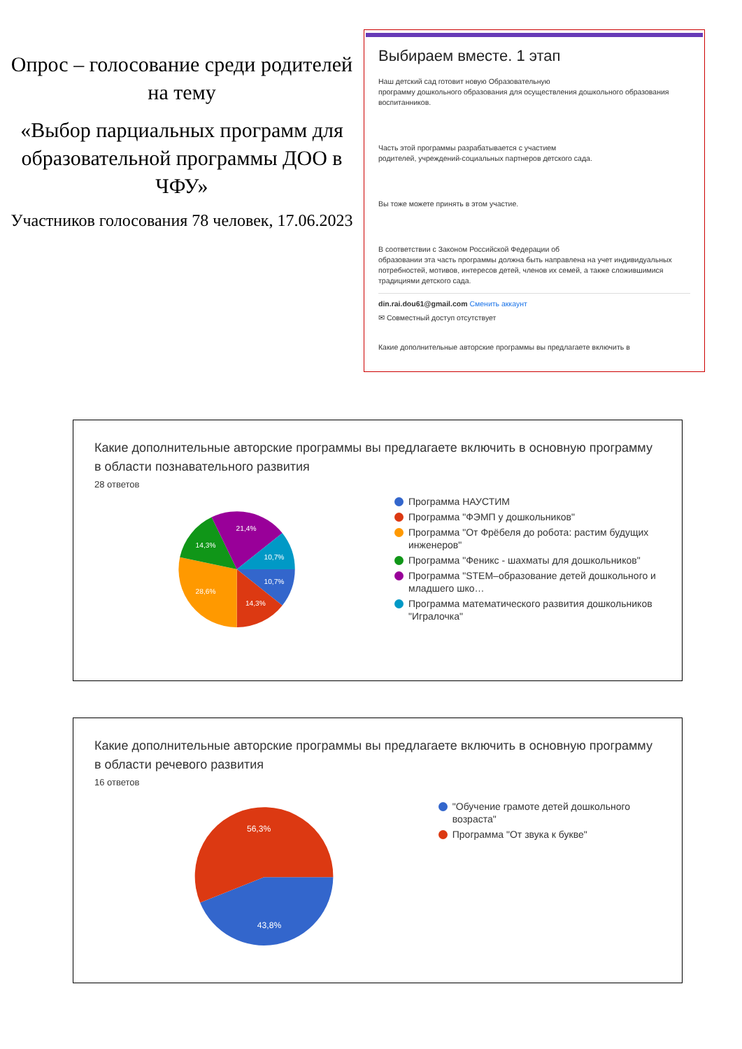Опрос – голосование среди родителей на тему
«Выбор парциальных программ для образовательной программы ДОО в ЧФУ»
Участников голосования 78 человек, 17.06.2023
Выбираем вместе. 1 этап
Наш детский сад готовит новую Образовательную
программу дошкольного образования для осуществления дошкольного образования
воспитанников.
Часть этой программы разрабатывается с участием
родителей, учреждений-социальных партнеров детского сада.
Вы тоже можете принять в этом участие.
В соответствии с Законом Российской Федерации об
образовании эта часть программы должна быть направлена на учет индивидуальных
потребностей, мотивов, интересов детей, членов их семей, а также сложившимися традициями детского сада.
din.rai.dou61@gmail.com Сменить аккаунт
✉ Совместный доступ отсутствует
Какие дополнительные авторские программы вы предлагаете включить в
Какие дополнительные авторские программы вы предлагаете включить в основную программу в области познавательного развития
28 ответов
10,7%
10,7%
14,3%
28,6%
14,3%
21,4%
Программа НАУСТИМ
Программа "ФЭМП у дошкольников"
Программа "От Фрёбеля до робота: растим будущих инженеров"
Программа "Феникс - шахматы для дошкольников"
Программа "STEM–образование детей дошкольного и младшего шко…
Программа математического развития дошкольников "Игралочка"
Какие дополнительные авторские программы вы предлагаете включить в основную программу в области речевого развития
16 ответов
56,3%
43,8%
"Обучение грамоте детей дошкольного возраста"
Программа "От звука к букве"